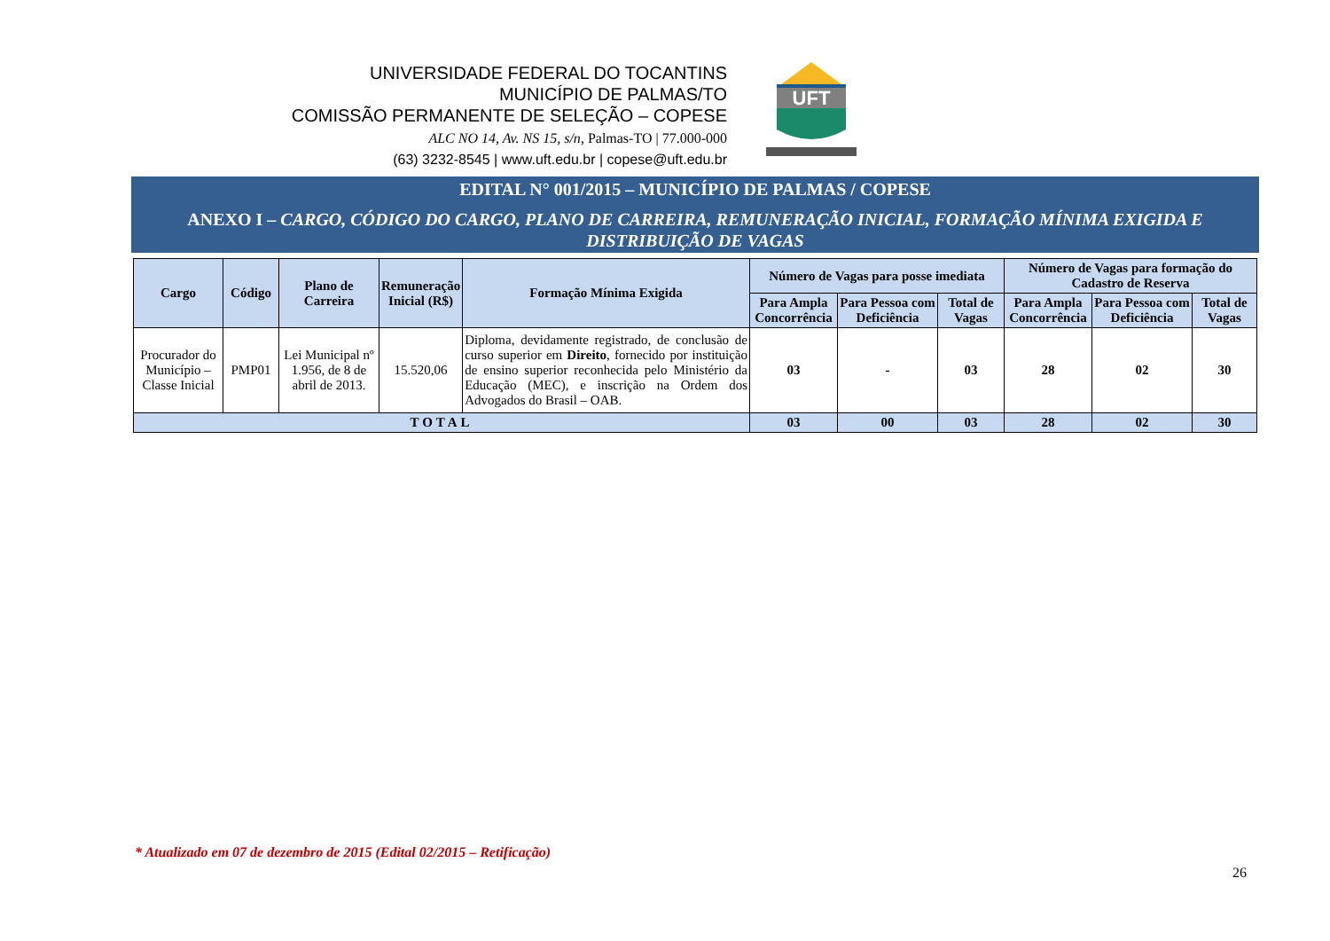UNIVERSIDADE FEDERAL DO TOCANTINS
MUNICÍPIO DE PALMAS/TO
COMISSÃO PERMANENTE DE SELEÇÃO – COPESE
ALC NO 14, Av. NS 15, s/n, Palmas-TO | 77.000-000
(63) 3232-8545 | www.uft.edu.br | copese@uft.edu.br
UFT
EDITAL N° 001/2015 – MUNICÍPIO DE PALMAS / COPESE
ANEXO I – CARGO, CÓDIGO DO CARGO, PLANO DE CARREIRA, REMUNERAÇÃO INICIAL, FORMAÇÃO MÍNIMA EXIGIDA E DISTRIBUIÇÃO DE VAGAS
| Cargo | Código | Plano de Carreira | Remuneração Inicial (R$) | Formação Mínima Exigida | Número de Vagas para posse imediata | | | Número de Vagas para formação do Cadastro de Reserva | | |
| --- | --- | --- | --- | --- | --- | --- | --- | --- | --- | --- |
| | | | | | Para Ampla Concorrência | Para Pessoa com Deficiência | Total de Vagas | Para Ampla Concorrência | Para Pessoa com Deficiência | Total de Vagas |
| Procurador do Município – Classe Inicial | PMP01 | Lei Municipal nº 1.956, de 8 de abril de 2013. | 15.520,06 | Diploma, devidamente registrado, de conclusão de curso superior em Direito , fornecido por instituição de ensino superior reconhecida pelo Ministério da Educação (MEC), e inscrição na Ordem dos Advogados do Brasil – OAB. | 03 | - | 03 | 28 | 02 | 30 |
| TOTAL | | | | | 03 | 00 | 03 | 28 | 02 | 30 |
* Atualizado em 07 de dezembro de 2015 (Edital 02/2015 – Retificação)
26